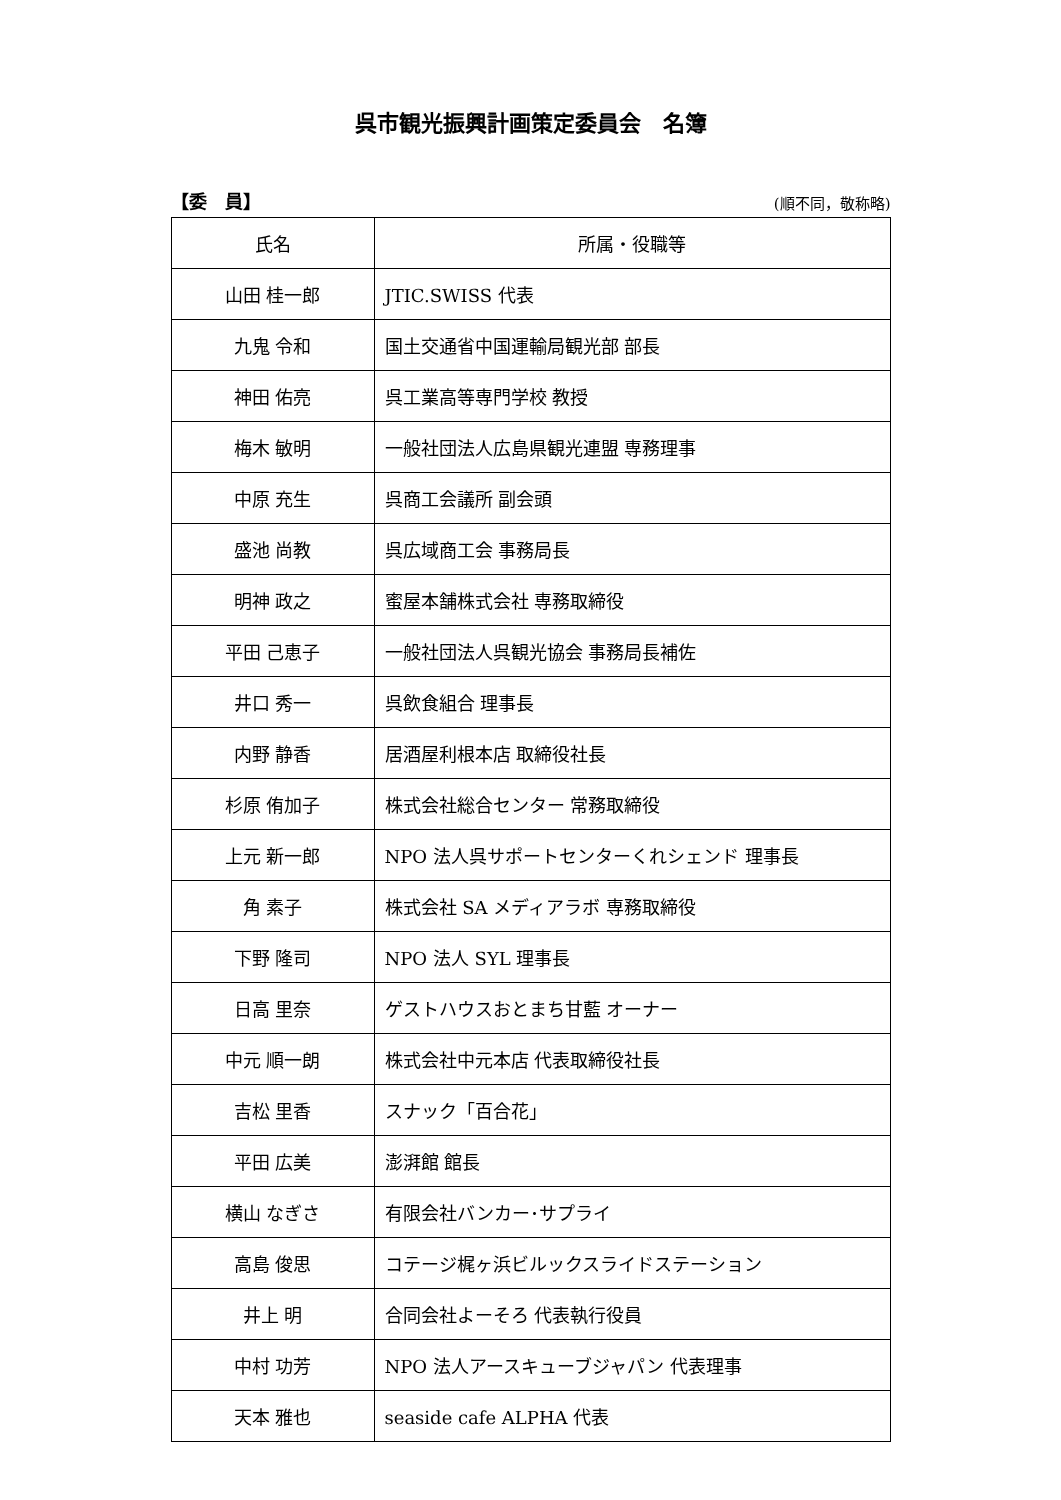呉市観光振興計画策定委員会　名簿
【委　員】 (順不同，敬称略)
| 氏名 | 所属・役職等 |
| --- | --- |
| 山田 桂一郎 | JTIC.SWISS 代表 |
| 九鬼 令和 | 国土交通省中国運輸局観光部 部長 |
| 神田 佑亮 | 呉工業高等専門学校 教授 |
| 梅木 敏明 | 一般社団法人広島県観光連盟 専務理事 |
| 中原 充生 | 呉商工会議所 副会頭 |
| 盛池 尚教 | 呉広域商工会 事務局長 |
| 明神 政之 | 蜜屋本舗株式会社 専務取締役 |
| 平田 己恵子 | 一般社団法人呉観光協会 事務局長補佐 |
| 井口 秀一 | 呉飲食組合 理事長 |
| 内野 静香 | 居酒屋利根本店 取締役社長 |
| 杉原 侑加子 | 株式会社総合センター 常務取締役 |
| 上元 新一郎 | NPO 法人呉サポートセンターくれシェンド 理事長 |
| 角 素子 | 株式会社 SA メディアラボ 専務取締役 |
| 下野 隆司 | NPO 法人 SYL 理事長 |
| 日高 里奈 | ゲストハウスおとまち甘藍 オーナー |
| 中元 順一朗 | 株式会社中元本店 代表取締役社長 |
| 吉松 里香 | スナック「百合花」 |
| 平田 広美 | 澎湃館 館長 |
| 横山 なぎさ | 有限会社バンカー･サプライ |
| 高島 俊思 | コテージ梶ヶ浜ビルックスライドステーション |
| 井上 明 | 合同会社よーそろ 代表執行役員 |
| 中村 功芳 | NPO 法人アースキューブジャパン 代表理事 |
| 天本 雅也 | seaside cafe ALPHA 代表 |